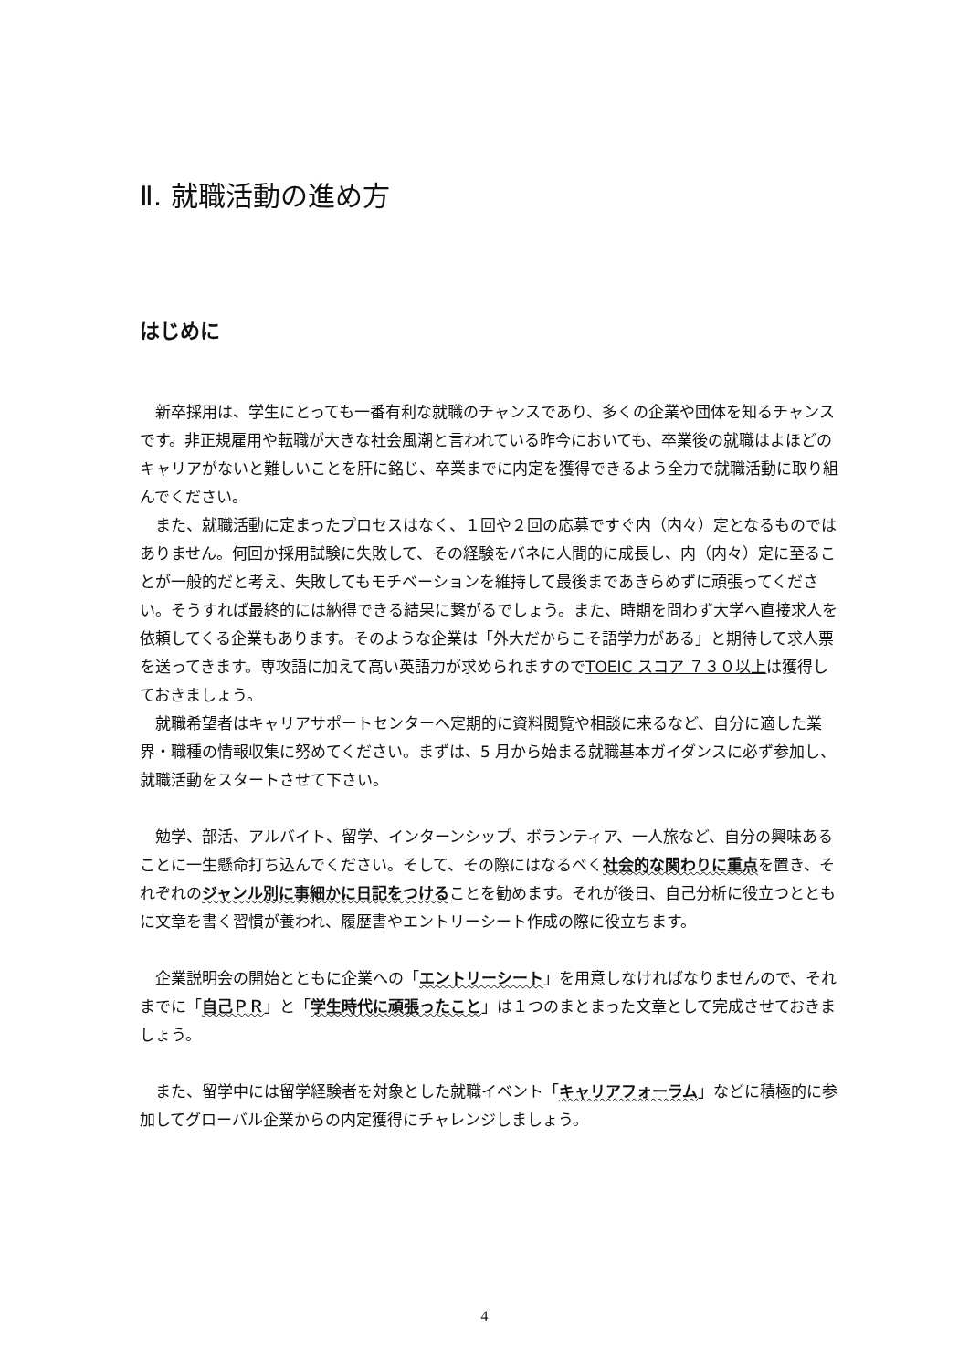Ⅱ. 就職活動の進め方
はじめに
　新卒採用は、学生にとっても一番有利な就職のチャンスであり、多くの企業や団体を知るチャンスです。非正規雇用や転職が大きな社会風潮と言われている昨今においても、卒業後の就職はよほどのキャリアがないと難しいことを肝に銘じ、卒業までに内定を獲得できるよう全力で就職活動に取り組んでください。
　また、就職活動に定まったプロセスはなく、１回や２回の応募ですぐ内（内々）定となるものではありません。何回か採用試験に失敗して、その経験をバネに人間的に成長し、内（内々）定に至ることが一般的だと考え、失敗してもモチベーションを維持して最後まであきらめずに頑張ってください。そうすれば最終的には納得できる結果に繋がるでしょう。また、時期を問わず大学へ直接求人を依頼してくる企業もあります。そのような企業は「外大だからこそ語学力がある」と期待して求人票を送ってきます。専攻語に加えて高い英語力が求められますのでTOEIC スコア ７３０以上は獲得しておきましょう。
　就職希望者はキャリアサポートセンターへ定期的に資料閲覧や相談に来るなど、自分に適した業界・職種の情報収集に努めてください。まずは、5 月から始まる就職基本ガイダンスに必ず参加し、就職活動をスタートさせて下さい。
　勉学、部活、アルバイト、留学、インターンシップ、ボランティア、一人旅など、自分の興味あることに一生懸命打ち込んでください。そして、その際にはなるべく社会的な関わりに重点を置き、それぞれのジャンル別に事細かに日記をつけることを勧めます。それが後日、自己分析に役立つとともに文章を書く習慣が養われ、履歴書やエントリーシート作成の際に役立ちます。
　企業説明会の開始とともに企業への「エントリーシート」を用意しなければなりませんので、それまでに「自己ＰＲ」と「学生時代に頑張ったこと」は１つのまとまった文章として完成させておきましょう。
　また、留学中には留学経験者を対象とした就職イベント「キャリアフォーラム」などに積極的に参加してグローバル企業からの内定獲得にチャレンジしましょう。
4